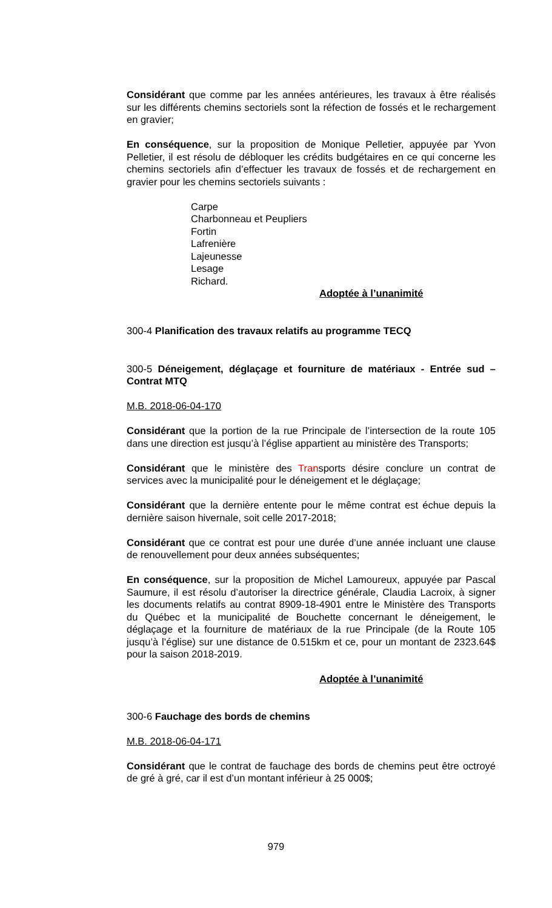Considérant que comme par les années antérieures, les travaux à être réalisés sur les différents chemins sectoriels sont la réfection de fossés et le rechargement en gravier;
En conséquence, sur la proposition de Monique Pelletier, appuyée par Yvon Pelletier, il est résolu de débloquer les crédits budgétaires en ce qui concerne les chemins sectoriels afin d’effectuer les travaux de fossés et de rechargement en gravier pour les chemins sectoriels suivants :
Carpe
Charbonneau et Peupliers
Fortin
Lafrenière
Lajeunesse
Lesage
Richard.
Adoptée à l’unanimité
300-4 Planification des travaux relatifs au programme TECQ
300-5 Déneigement, déglaçage et fourniture de matériaux - Entrée sud – Contrat MTQ
M.B. 2018-06-04-170
Considérant que la portion de la rue Principale de l’intersection de la route 105 dans une direction est jusqu’à l’église appartient au ministère des Transports;
Considérant que le ministère des Transports désire conclure un contrat de services avec la municipalité pour le déneigement et le déglaçage;
Considérant que la dernière entente pour le même contrat est échue depuis la dernière saison hivernale, soit celle 2017-2018;
Considérant que ce contrat est pour une durée d’une année incluant une clause de renouvellement pour deux années subséquentes;
En conséquence, sur la proposition de Michel Lamoureux, appuyée par Pascal Saumure, il est résolu d’autoriser la directrice générale, Claudia Lacroix, à signer les documents relatifs au contrat 8909-18-4901 entre le Ministère des Transports du Québec et la municipalité de Bouchette concernant le déneigement, le déglaçage et la fourniture de matériaux de la rue Principale (de la Route 105 jusqu’à l’église) sur une distance de 0.515km et ce, pour un montant de 2323.64$ pour la saison 2018-2019.
Adoptée à l’unanimité
300-6 Fauchage des bords de chemins
M.B. 2018-06-04-171
Considérant que le contrat de fauchage des bords de chemins peut être octroyé de gré à gré, car il est d’un montant inférieur à 25 000$;
979